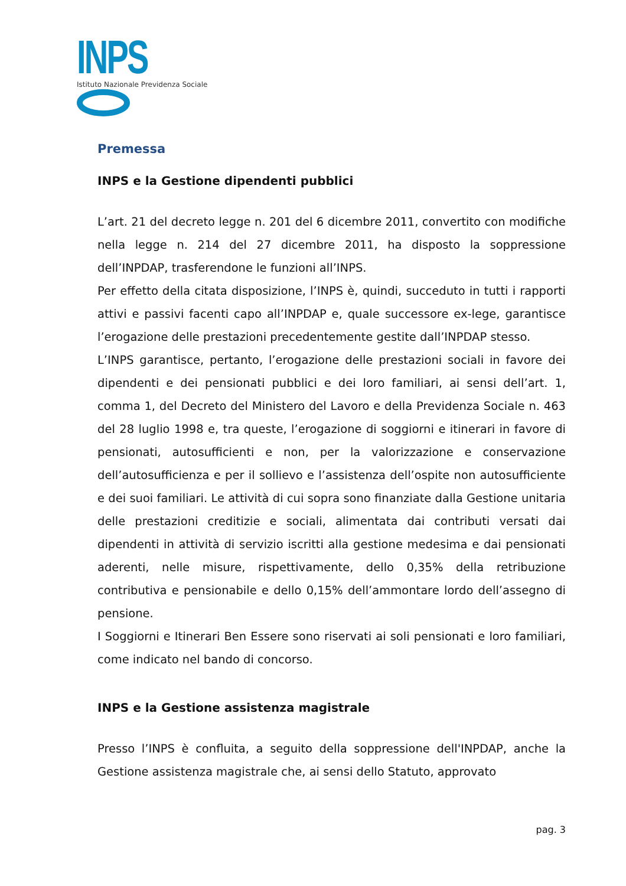INPS
Istituto Nazionale Previdenza Sociale
Premessa
INPS e la Gestione dipendenti pubblici
L’art. 21 del decreto legge n. 201 del 6 dicembre 2011, convertito con modifiche nella legge n. 214 del 27 dicembre 2011, ha disposto la soppressione dell’INPDAP, trasferendone le funzioni all’INPS.
Per effetto della citata disposizione, l’INPS è, quindi, succeduto in tutti i rapporti attivi e passivi facenti capo all’INPDAP e, quale successore ex-lege, garantisce l’erogazione delle prestazioni precedentemente gestite dall’INPDAP stesso.
L’INPS garantisce, pertanto, l’erogazione delle prestazioni sociali in favore dei dipendenti e dei pensionati pubblici e dei loro familiari, ai sensi dell’art. 1, comma 1, del Decreto del Ministero del Lavoro e della Previdenza Sociale n. 463 del 28 luglio 1998 e, tra queste, l’erogazione di soggiorni e itinerari in favore di pensionati, autosufficienti e non, per la valorizzazione e conservazione dell’autosufficienza e per il sollievo e l’assistenza dell’ospite non autosufficiente e dei suoi familiari. Le attività di cui sopra sono finanziate dalla Gestione unitaria delle prestazioni creditizie e sociali, alimentata dai contributi versati dai dipendenti in attività di servizio iscritti alla gestione medesima e dai pensionati aderenti, nelle misure, rispettivamente, dello 0,35% della retribuzione contributiva e pensionabile e dello 0,15% dell’ammontare lordo dell’assegno di pensione.
I Soggiorni e Itinerari Ben Essere sono riservati ai soli pensionati e loro familiari, come indicato nel bando di concorso.
INPS e la Gestione assistenza magistrale
Presso l’INPS è confluita, a seguito della soppressione dell'INPDAP, anche la Gestione assistenza magistrale che, ai sensi dello Statuto, approvato
pag. 3